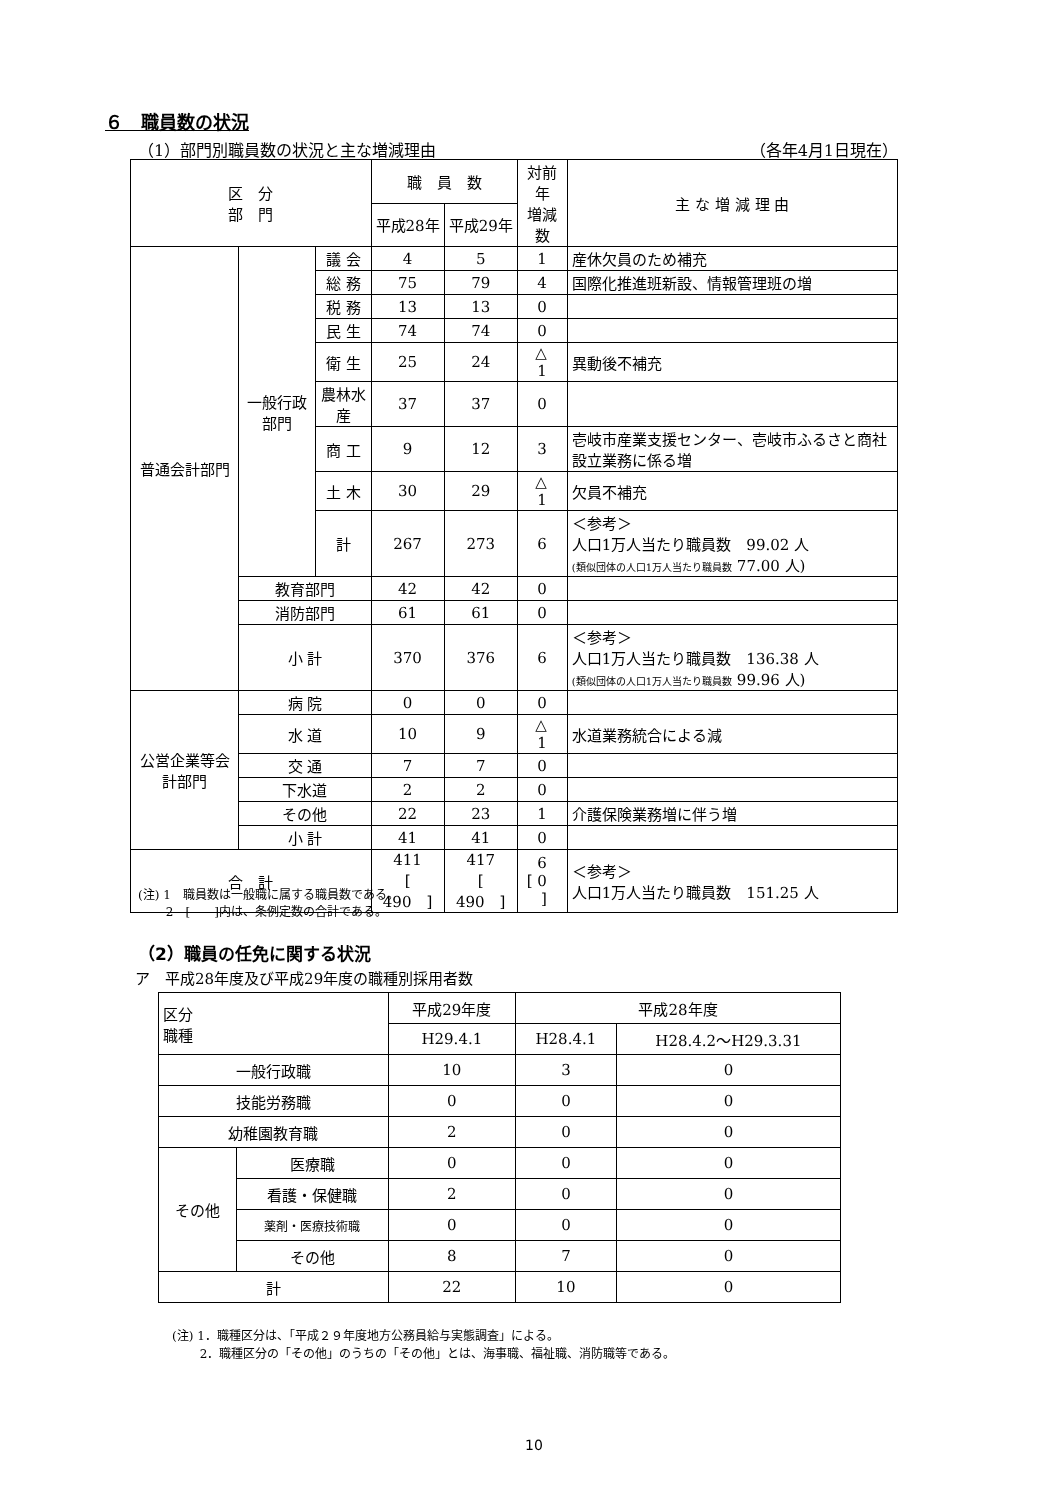６　職員数の状況
（1）部門別職員数の状況と主な増減理由 （各年4月1日現在）
| 区 分 部 門 | | | 職 員 数 | | 対前年 増減数 | 主 な 増 減 理 由 |
| --- | --- | --- | --- | --- | --- | --- |
| | | | 平成28年 | 平成29年 | | |
| 普通会計部門 | 一般行政部門 | 議 会 | 4 | 5 | 1 | 産休欠員のため補充 |
| | | 総 務 | 75 | 79 | 4 | 国際化推進班新設、情報管理班の増 |
| | | 税 務 | 13 | 13 | 0 | |
| | | 民 生 | 74 | 74 | 0 | |
| | | 衛 生 | 25 | 24 | △ 1 | 異動後不補充 |
| | | 農林水産 | 37 | 37 | 0 | |
| | | 商 工 | 9 | 12 | 3 | 壱岐市産業支援センター、壱岐市ふるさと商社設立業務に係る増 |
| | | 土 木 | 30 | 29 | △ 1 | 欠員不補充 |
| | | 計 | 267 | 273 | 6 | ＜参考＞ 人口1万人当たり職員数 99.02 人 (類似団体の人口1万人当たり職員数 77.00 人) |
| | 教育部門 | | 42 | 42 | 0 | |
| | 消防部門 | | 61 | 61 | 0 | |
| | 小 計 | | 370 | 376 | 6 | ＜参考＞ 人口1万人当たり職員数 136.38 人 (類似団体の人口1万人当たり職員数 99.96 人) |
| 公営企業等会計部門 | 病 院 | | 0 | 0 | 0 | |
| | 水 道 | | 10 | 9 | △ 1 | 水道業務統合による減 |
| | 交 通 | | 7 | 7 | 0 | |
| | 下水道 | | 2 | 2 | 0 | |
| | その他 | | 22 | 23 | 1 | 介護保険業務増に伴う増 |
| | 小 計 | | 41 | 41 | 0 | |
| 合 計 | | | 411 [ 490 ] | 417 [ 490 ] | 6 [ 0 ] | ＜参考＞ 人口1万人当たり職員数 151.25 人 |
(注) 1　職員数は一般職に属する職員数である。
　　 2　[　　]内は、条例定数の合計である。
（2）職員の任免に関する状況
ア　平成28年度及び平成29年度の職種別採用者数
| 区分 職種 | | 平成29年度 | 平成28年度 | |
| | | H29.4.1 | H28.4.1 | H28.4.2～H29.3.31 |
| 一般行政職 | | 10 | 3 | 0 |
| 技能労務職 | | 0 | 0 | 0 |
| 幼稚園教育職 | | 2 | 0 | 0 |
| その他 | 医療職 | 0 | 0 | 0 |
| | 看護・保健職 | 2 | 0 | 0 |
| | 薬剤・医療技術職 | 0 | 0 | 0 |
| | その他 | 8 | 7 | 0 |
| 計 | | 22 | 10 | 0 |
(注) 1．職種区分は、「平成２９年度地方公務員給与実態調査」による。
　　 2．職種区分の「その他」のうちの「その他」とは、海事職、福祉職、消防職等である。
10